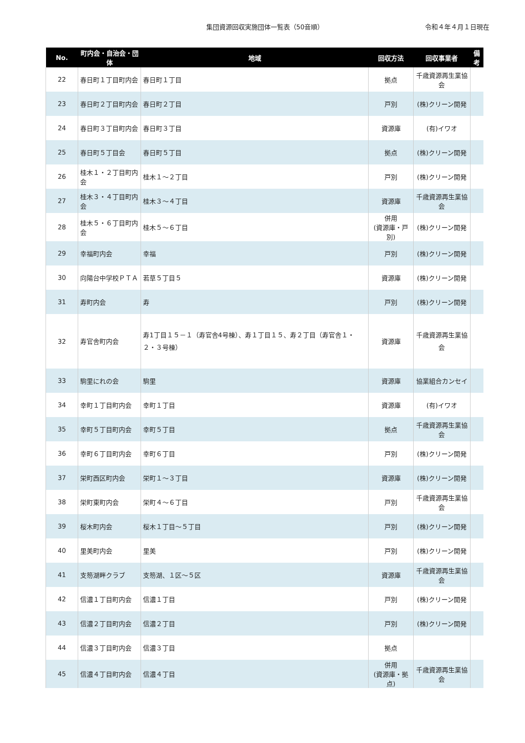集団資源回収実施団体一覧表（50音順）
令和４年４月１日現在
| No. | 町内会・自治会・団体 | 地域 | 回収方法 | 回収事業者 | 備考 |
| --- | --- | --- | --- | --- | --- |
| 22 | 春日町１丁目町内会 | 春日町１丁目 | 拠点 | 千歳資源再生業協会 | |
| 23 | 春日町２丁目町内会 | 春日町２丁目 | 戸別 | (株)クリーン開発 | |
| 24 | 春日町３丁目町内会 | 春日町３丁目 | 資源庫 | (有)イワオ | |
| 25 | 春日町５丁目会 | 春日町５丁目 | 拠点 | (株)クリーン開発 | |
| 26 | 桂木１・２丁目町内会 | 桂木１～２丁目 | 戸別 | (株)クリーン開発 | |
| 27 | 桂木３・４丁目町内会 | 桂木３～４丁目 | 資源庫 | 千歳資源再生業協会 | |
| 28 | 桂木５・６丁目町内会 | 桂木５～６丁目 | 併用 (資源庫・戸別) | (株)クリーン開発 | |
| 29 | 幸福町内会 | 幸福 | 戸別 | (株)クリーン開発 | |
| 30 | 向陽台中学校ＰＴＡ | 若草５丁目５ | 資源庫 | (株)クリーン開発 | |
| 31 | 寿町内会 | 寿 | 戸別 | (株)クリーン開発 | |
| 32 | 寿官舎町内会 | 寿1丁目１５－１（寿官舎4号棟）、寿１丁目１５、寿２丁目（寿官舎１・２・３号棟） | 資源庫 | 千歳資源再生業協会 | |
| 33 | 駒里にれの会 | 駒里 | 資源庫 | 協業組合カンセイ | |
| 34 | 幸町１丁目町内会 | 幸町１丁目 | 資源庫 | (有)イワオ | |
| 35 | 幸町５丁目町内会 | 幸町５丁目 | 拠点 | 千歳資源再生業協会 | |
| 36 | 幸町６丁目町内会 | 幸町６丁目 | 戸別 | (株)クリーン開発 | |
| 37 | 栄町西区町内会 | 栄町１～３丁目 | 資源庫 | (株)クリーン開発 | |
| 38 | 栄町東町内会 | 栄町４～６丁目 | 戸別 | 千歳資源再生業協会 | |
| 39 | 桜木町内会 | 桜木１丁目～５丁目 | 戸別 | (株)クリーン開発 | |
| 40 | 里美町内会 | 里美 | 戸別 | (株)クリーン開発 | |
| 41 | 支笏湖畔クラブ | 支笏湖、１区～５区 | 資源庫 | 千歳資源再生業協会 | |
| 42 | 信濃１丁目町内会 | 信濃１丁目 | 戸別 | (株)クリーン開発 | |
| 43 | 信濃２丁目町内会 | 信濃２丁目 | 戸別 | (株)クリーン開発 | |
| 44 | 信濃３丁目町内会 | 信濃３丁目 | 拠点 | | |
| 45 | 信濃４丁目町内会 | 信濃４丁目 | 併用 (資源庫・拠点) | 千歳資源再生業協会 | |